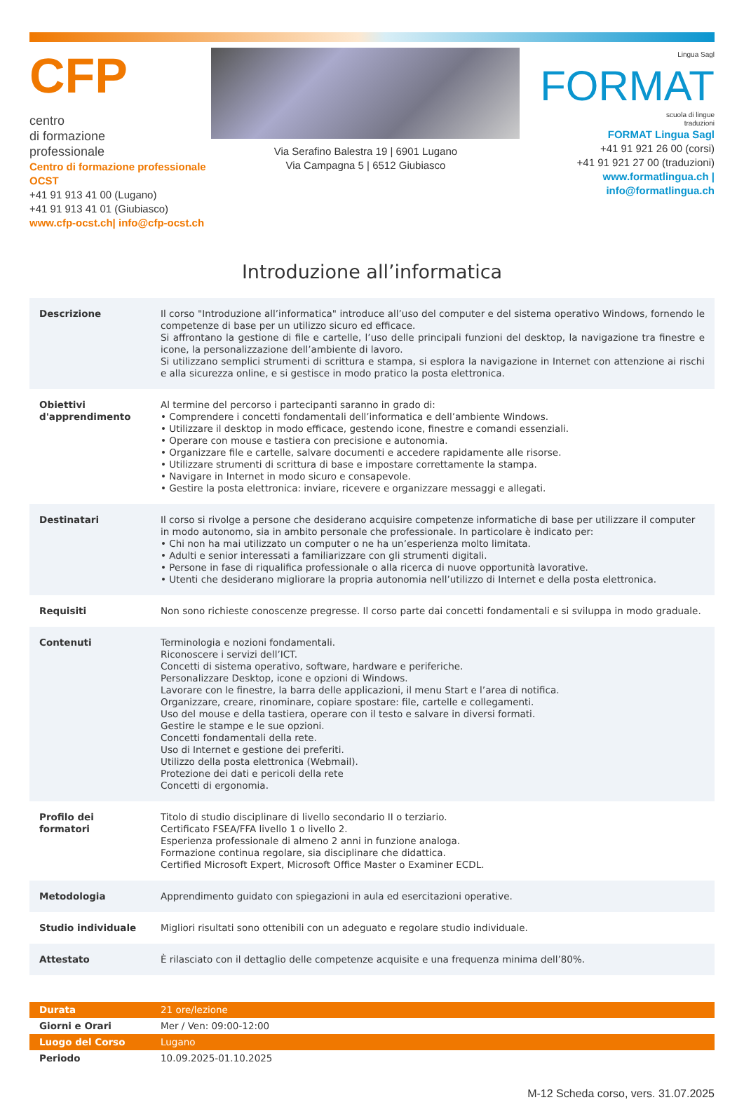CFP centro
di formazione
professionale
Centro di formazione professionale OCST
+41 91 913 41 00 (Lugano)
+41 91 913 41 01 (Giubiasco)
www.cfp-ocst.ch| info@cfp-ocst.ch
Via Serafino Balestra 19 | 6901 Lugano
Via Campagna 5 | 6512 Giubiasco
Lingua Sagl
FORMAT
scuola di lingue
traduzioni
FORMAT Lingua Sagl
+41 91 921 26 00 (corsi)
+41 91 921 27 00 (traduzioni)
www.formatlingua.ch | info@formatlingua.ch
Introduzione all’informatica
| Descrizione | Il corso "Introduzione all’informatica" introduce all’uso del computer e del sistema operativo Windows, fornendo le competenze di base per un utilizzo sicuro ed efficace. Si affrontano la gestione di file e cartelle, l’uso delle principali funzioni del desktop, la navigazione tra finestre e icone, la personalizzazione dell’ambiente di lavoro. Si utilizzano semplici strumenti di scrittura e stampa, si esplora la navigazione in Internet con attenzione ai rischi e alla sicurezza online, e si gestisce in modo pratico la posta elettronica. |
| Obiettivi d'apprendimento | Al termine del percorso i partecipanti saranno in grado di: • Comprendere i concetti fondamentali dell’informatica e dell’ambiente Windows. • Utilizzare il desktop in modo efficace, gestendo icone, finestre e comandi essenziali. • Operare con mouse e tastiera con precisione e autonomia. • Organizzare file e cartelle, salvare documenti e accedere rapidamente alle risorse. • Utilizzare strumenti di scrittura di base e impostare correttamente la stampa. • Navigare in Internet in modo sicuro e consapevole. • Gestire la posta elettronica: inviare, ricevere e organizzare messaggi e allegati. |
| Destinatari | Il corso si rivolge a persone che desiderano acquisire competenze informatiche di base per utilizzare il computer in modo autonomo, sia in ambito personale che professionale. In particolare è indicato per: • Chi non ha mai utilizzato un computer o ne ha un’esperienza molto limitata. • Adulti e senior interessati a familiarizzare con gli strumenti digitali. • Persone in fase di riqualifica professionale o alla ricerca di nuove opportunità lavorative. • Utenti che desiderano migliorare la propria autonomia nell’utilizzo di Internet e della posta elettronica. |
| Requisiti | Non sono richieste conoscenze pregresse. Il corso parte dai concetti fondamentali e si sviluppa in modo graduale. |
| Contenuti | Terminologia e nozioni fondamentali. Riconoscere i servizi dell’ICT. Concetti di sistema operativo, software, hardware e periferiche. Personalizzare Desktop, icone e opzioni di Windows. Lavorare con le finestre, la barra delle applicazioni, il menu Start e l’area di notifica. Organizzare, creare, rinominare, copiare spostare: file, cartelle e collegamenti. Uso del mouse e della tastiera, operare con il testo e salvare in diversi formati. Gestire le stampe e le sue opzioni. Concetti fondamentali della rete. Uso di Internet e gestione dei preferiti. Utilizzo della posta elettronica (Webmail). Protezione dei dati e pericoli della rete Concetti di ergonomia. |
| Profilo dei formatori | Titolo di studio disciplinare di livello secondario II o terziario. Certificato FSEA/FFA livello 1 o livello 2. Esperienza professionale di almeno 2 anni in funzione analoga. Formazione continua regolare, sia disciplinare che didattica. Certified Microsoft Expert, Microsoft Office Master o Examiner ECDL. |
| Metodologia | Apprendimento guidato con spiegazioni in aula ed esercitazioni operative. |
| Studio individuale | Migliori risultati sono ottenibili con un adeguato e regolare studio individuale. |
| Attestato | È rilasciato con il dettaglio delle competenze acquisite e una frequenza minima dell’80%. |
| Durata | 21 ore/lezione |
| Giorni e Orari | Mer / Ven: 09:00-12:00 |
| Luogo del Corso | Lugano |
| Periodo | 10.09.2025-01.10.2025 |
M-12 Scheda corso, vers. 31.07.2025